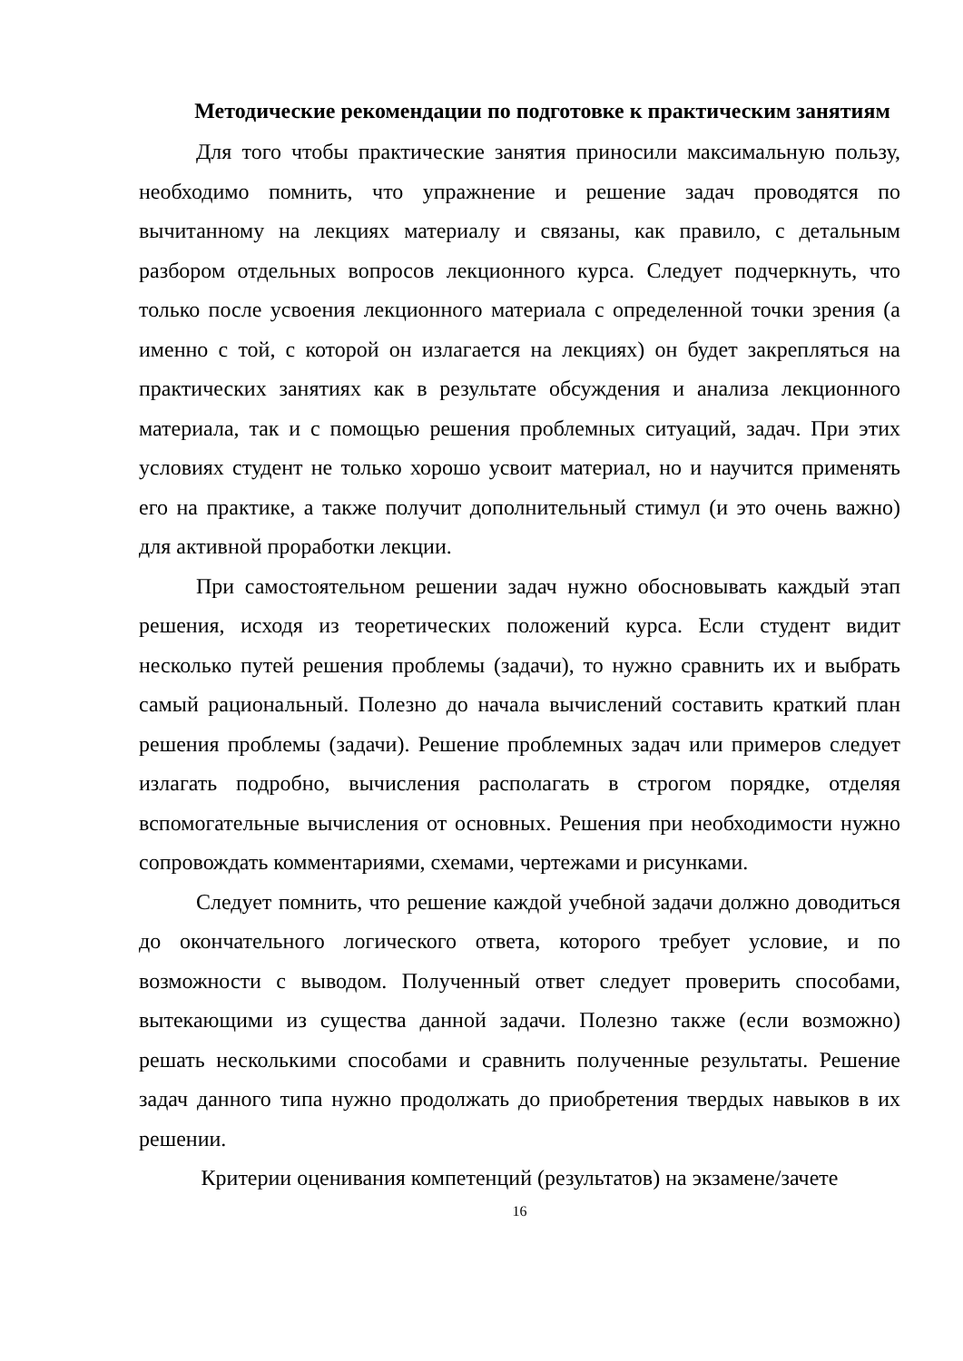Методические рекомендации по подготовке к практическим занятиям
Для того чтобы практические занятия приносили максимальную пользу, необходимо помнить, что упражнение и решение задач проводятся по вычитанному на лекциях материалу и связаны, как правило, с детальным разбором отдельных вопросов лекционного курса. Следует подчеркнуть, что только после усвоения лекционного материала с определенной точки зрения (а именно с той, с которой он излагается на лекциях) он будет закрепляться на практических занятиях как в результате обсуждения и анализа лекционного материала, так и с помощью решения проблемных ситуаций, задач. При этих условиях студент не только хорошо усвоит материал, но и научится применять его на практике, а также получит дополнительный стимул (и это очень важно) для активной проработки лекции.
При самостоятельном решении задач нужно обосновывать каждый этап решения, исходя из теоретических положений курса. Если студент видит несколько путей решения проблемы (задачи), то нужно сравнить их и выбрать самый рациональный. Полезно до начала вычислений составить краткий план решения проблемы (задачи). Решение проблемных задач или примеров следует излагать подробно, вычисления располагать в строгом порядке, отделяя вспомогательные вычисления от основных. Решения при необходимости нужно сопровождать комментариями, схемами, чертежами и рисунками.
Следует помнить, что решение каждой учебной задачи должно доводиться до окончательного логического ответа, которого требует условие, и по возможности с выводом. Полученный ответ следует проверить способами, вытекающими из существа данной задачи. Полезно также (если возможно) решать несколькими способами и сравнить полученные результаты. Решение задач данного типа нужно продолжать до приобретения твердых навыков в их решении.
Критерии оценивания компетенций (результатов) на экзамене/зачете
16